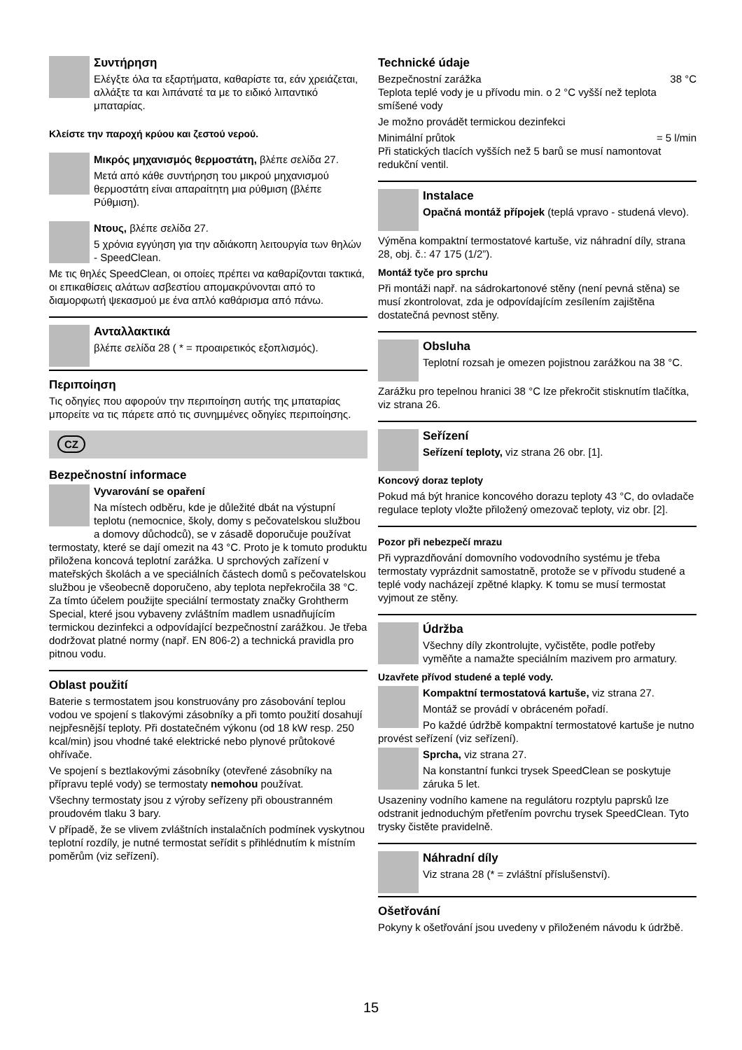Συντήρηση
Ελέγξτε όλα τα εξαρτήματα, καθαρίστε τα, εάν χρειάζεται, αλλάξτε τα και λιπάνατέ τα με το ειδικό λιπαντικό μπαταρίας.
Κλείστε την παροχή κρύου και ζεστού νερού.
Μικρός μηχανισμός θερμοστάτη, βλέπε σελίδα 27.
Μετά από κάθε συντήρηση του μικρού μηχανισμού θερμοστάτη είναι απαραίτητη μια ρύθμιση (βλέπε Ρύθμιση).
Ντους, βλέπε σελίδα 27.
5 χρόνια εγγύηση για την αδιάκοπη λειτουργία των θηλών - SpeedClean.
Με τις θηλές SpeedClean, οι οποίες πρέπει να καθαρίζονται τακτικά, οι επικαθίσεις αλάτων ασβεστίου απομακρύνονται από το διαμορφωτή ψεκασμού με ένα απλό καθάρισμα από πάνω.
Ανταλλακτικά
βλέπε σελίδα 28 ( * = προαιρετικός εξοπλισμός).
Περιποίηση
Τις οδηγίες που αφορούν την περιποίηση αυτής της μπαταρίας μπορείτε να τις πάρετε από τις συνημμένες οδηγίες περιποίησης.
CZ
Bezpečnostní informace
Vyvarování se opaření
Na místech odběru, kde je důležité dbát na výstupní teplotu (nemocnice, školy, domy s pečovatelskou službou a domovy důchodců), se v zásadě doporučuje používat termostaty, které se dají omezit na 43 °C. Proto je k tomuto produktu přiložena koncová teplotní zarážka. U sprchových zařízení v mateřských školách a ve speciálních částech domů s pečovatelskou službou je všeobecně doporučeno, aby teplota nepřekročila 38 °C. Za tímto účelem použijte speciální termostaty značky Grohtherm Special, které jsou vybaveny zvláštním madlem usnadňujícím termickou dezinfekci a odpovídající bezpečnostní zarážkou. Je třeba dodržovat platné normy (např. EN 806-2) a technická pravidla pro pitnou vodu.
Oblast použití
Baterie s termostatem jsou konstruovány pro zásobování teplou vodou ve spojení s tlakovými zásobníky a při tomto použití dosahují nejpřesnější teploty. Při dostatečném výkonu (od 18 kW resp. 250 kcal/min) jsou vhodné také elektrické nebo plynové průtokové ohřívače.
Ve spojení s beztlakovými zásobníky (otevřené zásobníky na přípravu teplé vody) se termostaty nemohou používat.
Všechny termostaty jsou z výroby seřízeny při oboustranném proudovém tlaku 3 bary.
V případě, že se vlivem zvláštních instalačních podmínek vyskytnou teplotní rozdíly, je nutné termostat seřídit s přihlédnutím k místním poměrům (viz seřízení).
Technické údaje
Bezpečnostní zarážka 38 °C
Teplota teplé vody je u přívodu min. o 2 °C vyšší než teplota smíšené vody
Je možno provádět termickou dezinfekci
Minimální průtok = 5 l/min
Při statických tlacích vyšších než 5 barů se musí namontovat redukční ventil.
Instalace
Opačná montáž přípojek (teplá vpravo - studená vlevo).
Výměna kompaktní termostatové kartuše, viz náhradní díly, strana 28, obj. č.: 47 175 (1/2”).
Montáž tyče pro sprchu
Při montáži např. na sádrokartonové stěny (není pevná stěna) se musí zkontrolovat, zda je odpovídajícím zesílením zajištěna dostatečná pevnost stěny.
Obsluha
Teplotní rozsah je omezen pojistnou zarážkou na 38 °C.
Zarážku pro tepelnou hranici 38 °C lze překročit stisknutím tlačítka, viz strana 26.
Seřízení
Seřízení teploty, viz strana 26 obr. [1].
Koncový doraz teploty
Pokud má být hranice koncového dorazu teploty 43 °C, do ovladače regulace teploty vložte přiložený omezovač teploty, viz obr. [2].
Pozor při nebezpečí mrazu
Při vyprazdňování domovního vodovodního systému je třeba termostaty vyprázdnit samostatně, protože se v přívodu studené a teplé vody nacházejí zpětné klapky. K tomu se musí termostat vyjmout ze stěny.
Údržba
Všechny díly zkontrolujte, vyčistěte, podle potřeby vyměňte a namažte speciálním mazivem pro armatury.
Uzavřete přívod studené a teplé vody.
Kompaktní termostatová kartuše, viz strana 27.
Montáž se provádí v obráceném pořadí.
Po každé údržbě kompaktní termostatové kartuše je nutno provést seřízení (viz seřízení).
Sprcha, viz strana 27.
Na konstantní funkci trysek SpeedClean se poskytuje záruka 5 let.
Usazeniny vodního kamene na regulátoru rozptylu paprsků lze odstranit jednoduchým přetřením povrchu trysek SpeedClean. Tyto trysky čistěte pravidelně.
Náhradní díly
Viz strana 28 (* = zvláštní příslušenství).
Ošetřování
Pokyny k ošetřování jsou uvedeny v přiloženém návodu k údržbě.
15